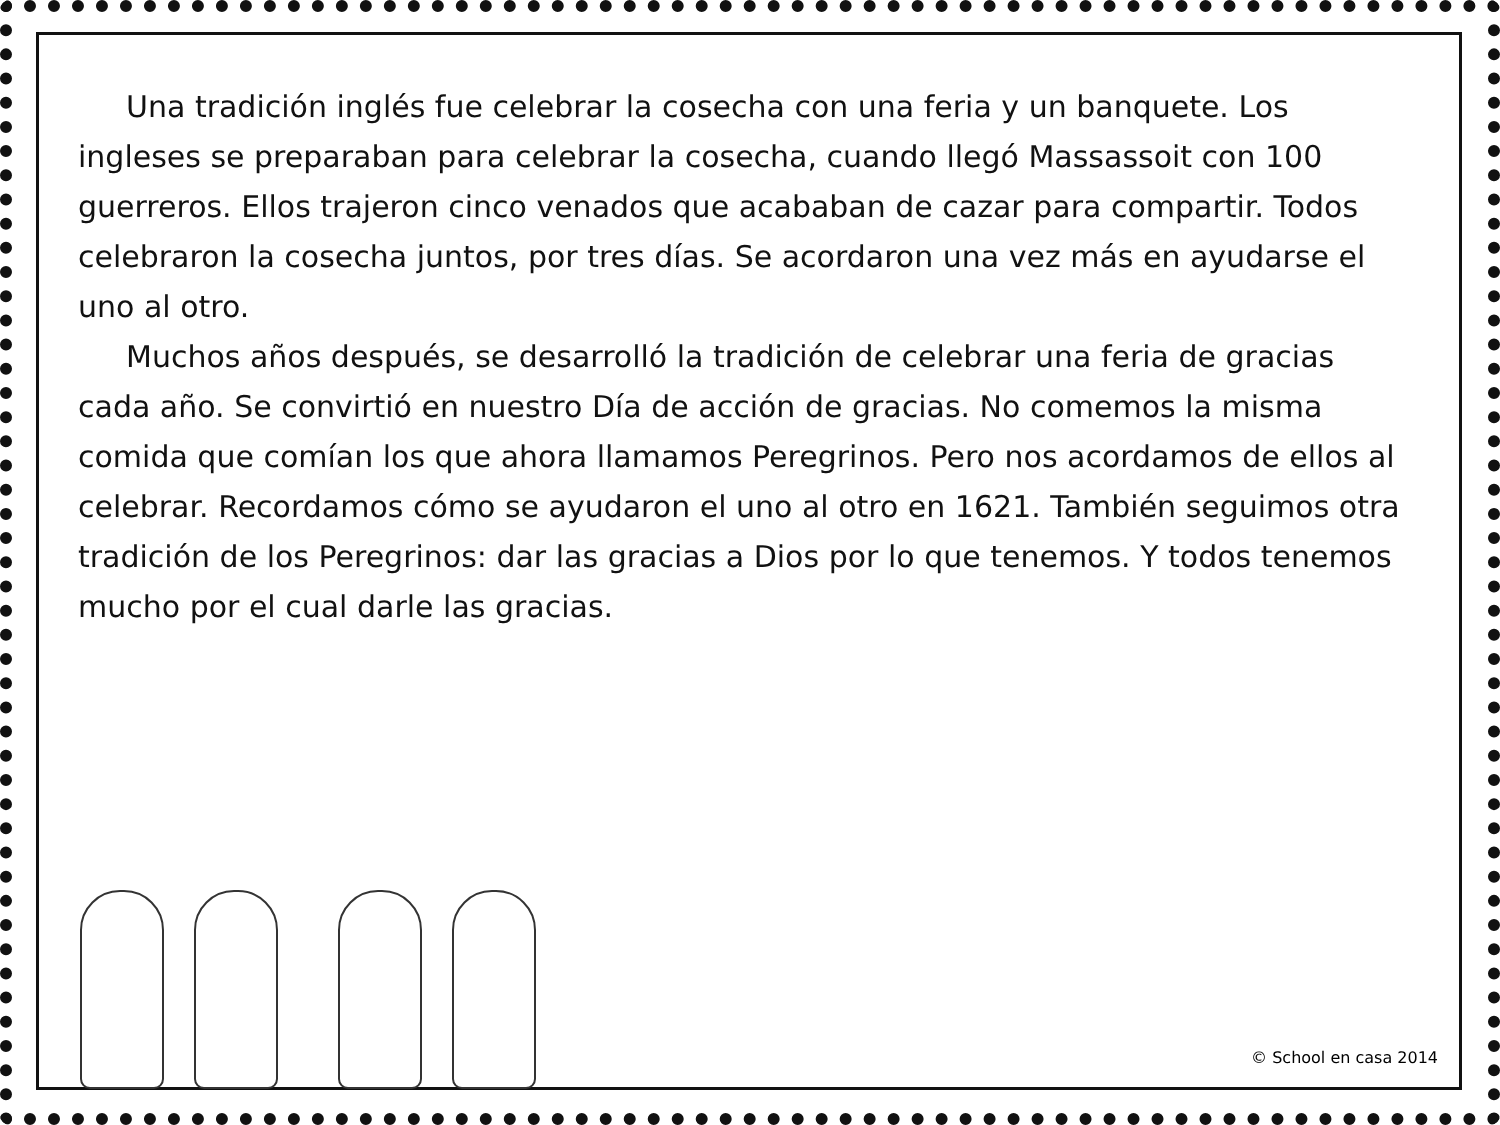Una tradición inglés fue celebrar la cosecha con una feria y un banquete. Los ingleses se preparaban para celebrar la cosecha, cuando llegó Massassoit con 100 guerreros. Ellos trajeron cinco venados que acababan de cazar para compartir. Todos celebraron la cosecha juntos, por tres días. Se acordaron una vez más en ayudarse el uno al otro.
Muchos años después, se desarrolló la tradición de celebrar una feria de gracias cada año. Se convirtió en nuestro Día de acción de gracias. No comemos la misma comida que comían los que ahora llamamos Peregrinos. Pero nos acordamos de ellos al celebrar. Recordamos cómo se ayudaron el uno al otro en 1621. También seguimos otra tradición de los Peregrinos: dar las gracias a Dios por lo que tenemos. Y todos tenemos mucho por el cual darle las gracias.
© School en casa 2014